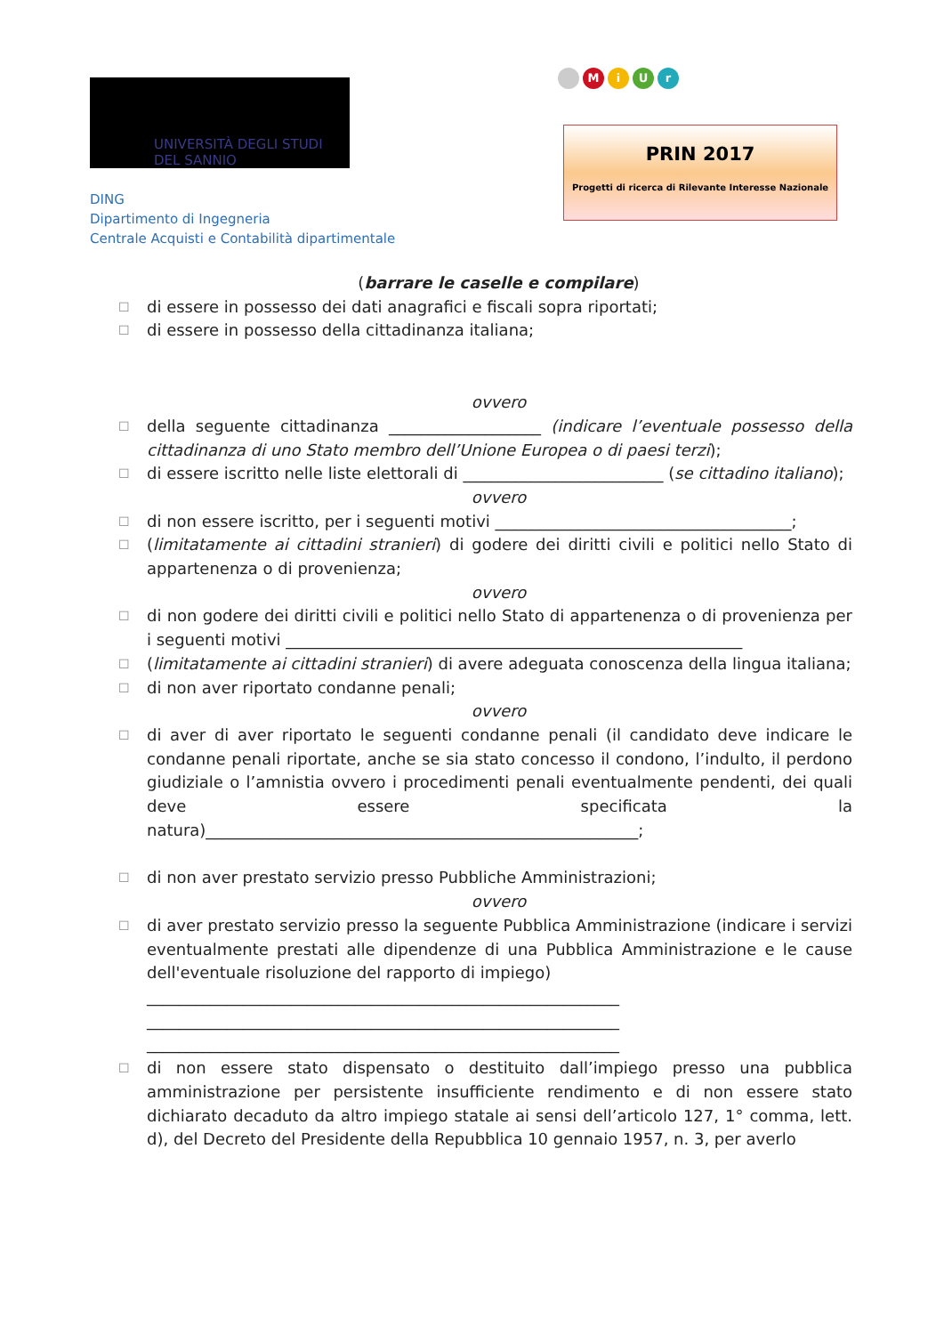UNIVERSITÀ DEGLI STUDI
DEL SANNIO
DING
Dipartimento di Ingegneria
Centrale Acquisti e Contabilità dipartimentale
MiUr
PRIN 2017
Progetti di ricerca di Rilevante Interesse Nazionale
(barrare le caselle e compilare)
☐ di essere in possesso dei dati anagrafici e fiscali sopra riportati;
☐ di essere in possesso della cittadinanza italiana;
ovvero
☐ della seguente cittadinanza ___________________ (indicare l’eventuale possesso della cittadinanza di uno Stato membro dell’Unione Europea o di paesi terzi);
☐ di essere iscritto nelle liste elettorali di _________________________ (se cittadino italiano);
ovvero
☐ di non essere iscritto, per i seguenti motivi _____________________________________;
☐ (limitatamente ai cittadini stranieri) di godere dei diritti civili e politici nello Stato di appartenenza o di provenienza;
ovvero
☐ di non godere dei diritti civili e politici nello Stato di appartenenza o di provenienza per i seguenti motivi _________________________________________________________
☐ (limitatamente ai cittadini stranieri) di avere adeguata conoscenza della lingua italiana;
☐ di non aver riportato condanne penali;
ovvero
☐ di aver di aver riportato le seguenti condanne penali (il candidato deve indicare le condanne penali riportate, anche se sia stato concesso il condono, l’indulto, il perdono giudiziale o l’amnistia ovvero i procedimenti penali eventualmente pendenti, dei quali deve essere specificata la natura)______________________________________________________;
☐ di non aver prestato servizio presso Pubbliche Amministrazioni;
ovvero
☐ di aver prestato servizio presso la seguente Pubblica Amministrazione (indicare i servizi eventualmente prestati alle dipendenze di una Pubblica Amministrazione e le cause dell'eventuale risoluzione del rapporto di impiego)
___________________________________________________________
___________________________________________________________
___________________________________________________________
☐ di non essere stato dispensato o destituito dall’impiego presso una pubblica amministrazione per persistente insufficiente rendimento e di non essere stato dichiarato decaduto da altro impiego statale ai sensi dell’articolo 127, 1° comma, lett. d), del Decreto del Presidente della Repubblica 10 gennaio 1957, n. 3, per averlo